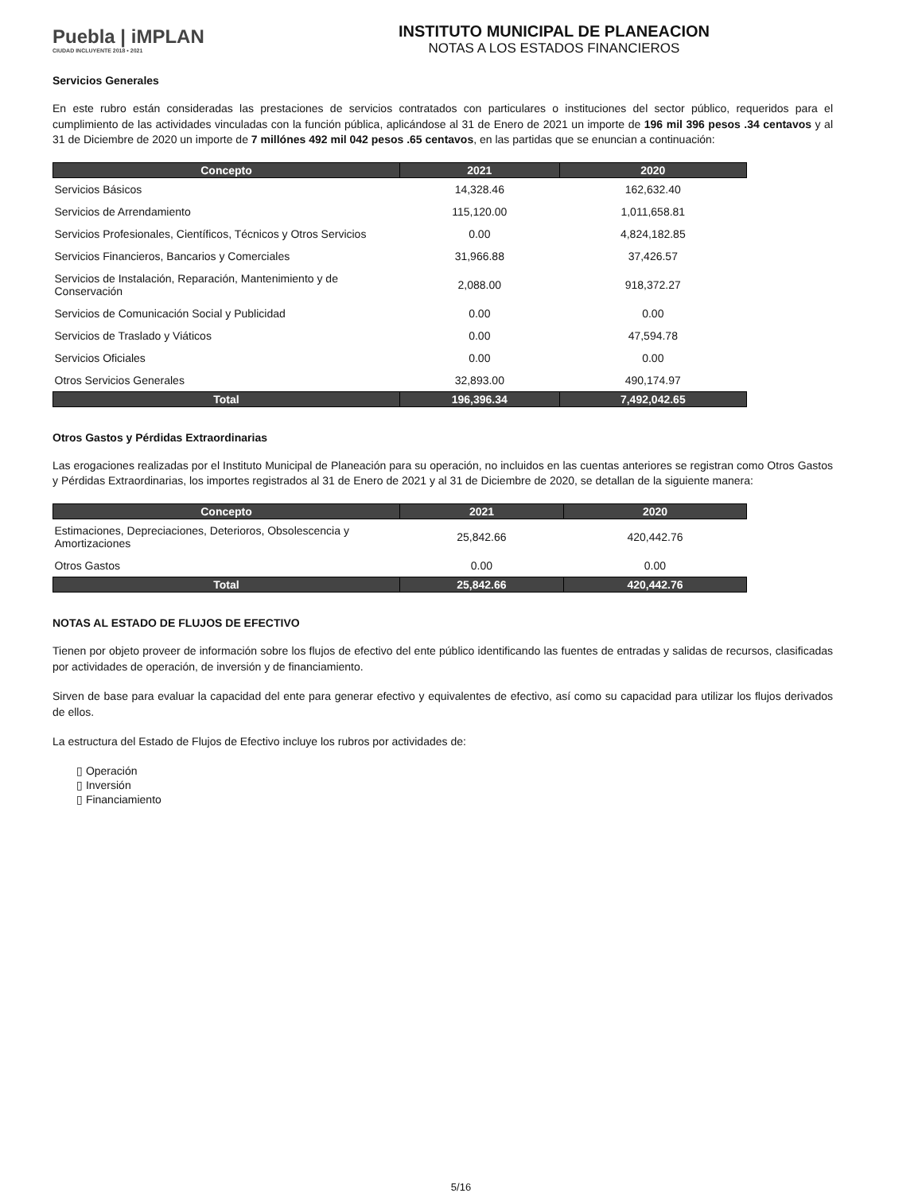Puebla | iMPLAN
CIUDAD INCLUYENTE 2018 • 2021
INSTITUTO MUNICIPAL DE PLANEACION
NOTAS A LOS ESTADOS FINANCIEROS
Servicios Generales
En este rubro están consideradas las prestaciones de servicios contratados con particulares o instituciones del sector público, requeridos para el cumplimiento de las actividades vinculadas con la función pública, aplicándose al 31 de Enero de 2021 un importe de 196 mil 396 pesos .34 centavos y al 31 de Diciembre de 2020 un importe de 7 millónes 492 mil 042 pesos .65 centavos, en las partidas que se enuncian a continuación:
| Concepto | 2021 | 2020 |
| --- | --- | --- |
| Servicios Básicos | 14,328.46 | 162,632.40 |
| Servicios de Arrendamiento | 115,120.00 | 1,011,658.81 |
| Servicios Profesionales, Científicos, Técnicos y Otros Servicios | 0.00 | 4,824,182.85 |
| Servicios Financieros, Bancarios y Comerciales | 31,966.88 | 37,426.57 |
| Servicios de Instalación, Reparación, Mantenimiento y de Conservación | 2,088.00 | 918,372.27 |
| Servicios de Comunicación Social y Publicidad | 0.00 | 0.00 |
| Servicios de Traslado y Viáticos | 0.00 | 47,594.78 |
| Servicios Oficiales | 0.00 | 0.00 |
| Otros Servicios Generales | 32,893.00 | 490,174.97 |
| Total | 196,396.34 | 7,492,042.65 |
Otros Gastos y Pérdidas Extraordinarias
Las erogaciones realizadas por el Instituto Municipal de Planeación para su operación, no incluidos en las cuentas anteriores se registran como Otros Gastos y Pérdidas Extraordinarias, los importes registrados al 31 de Enero de 2021 y al 31 de Diciembre de 2020, se detallan de la siguiente manera:
| Concepto | 2021 | 2020 |
| --- | --- | --- |
| Estimaciones, Depreciaciones, Deterioros, Obsolescencia y Amortizaciones | 25,842.66 | 420,442.76 |
| Otros Gastos | 0.00 | 0.00 |
| Total | 25,842.66 | 420,442.76 |
NOTAS AL ESTADO DE FLUJOS DE EFECTIVO
Tienen por objeto proveer de información sobre los flujos de efectivo del ente público identificando las fuentes de entradas y salidas de recursos, clasificadas por actividades de operación, de inversión y de financiamiento.
Sirven de base para evaluar la capacidad del ente para generar efectivo y equivalentes de efectivo, así como su capacidad para utilizar los flujos derivados de ellos.
La estructura del Estado de Flujos de Efectivo incluye los rubros por actividades de:
▯ Operación
▯ Inversión
▯ Financiamiento
5/16